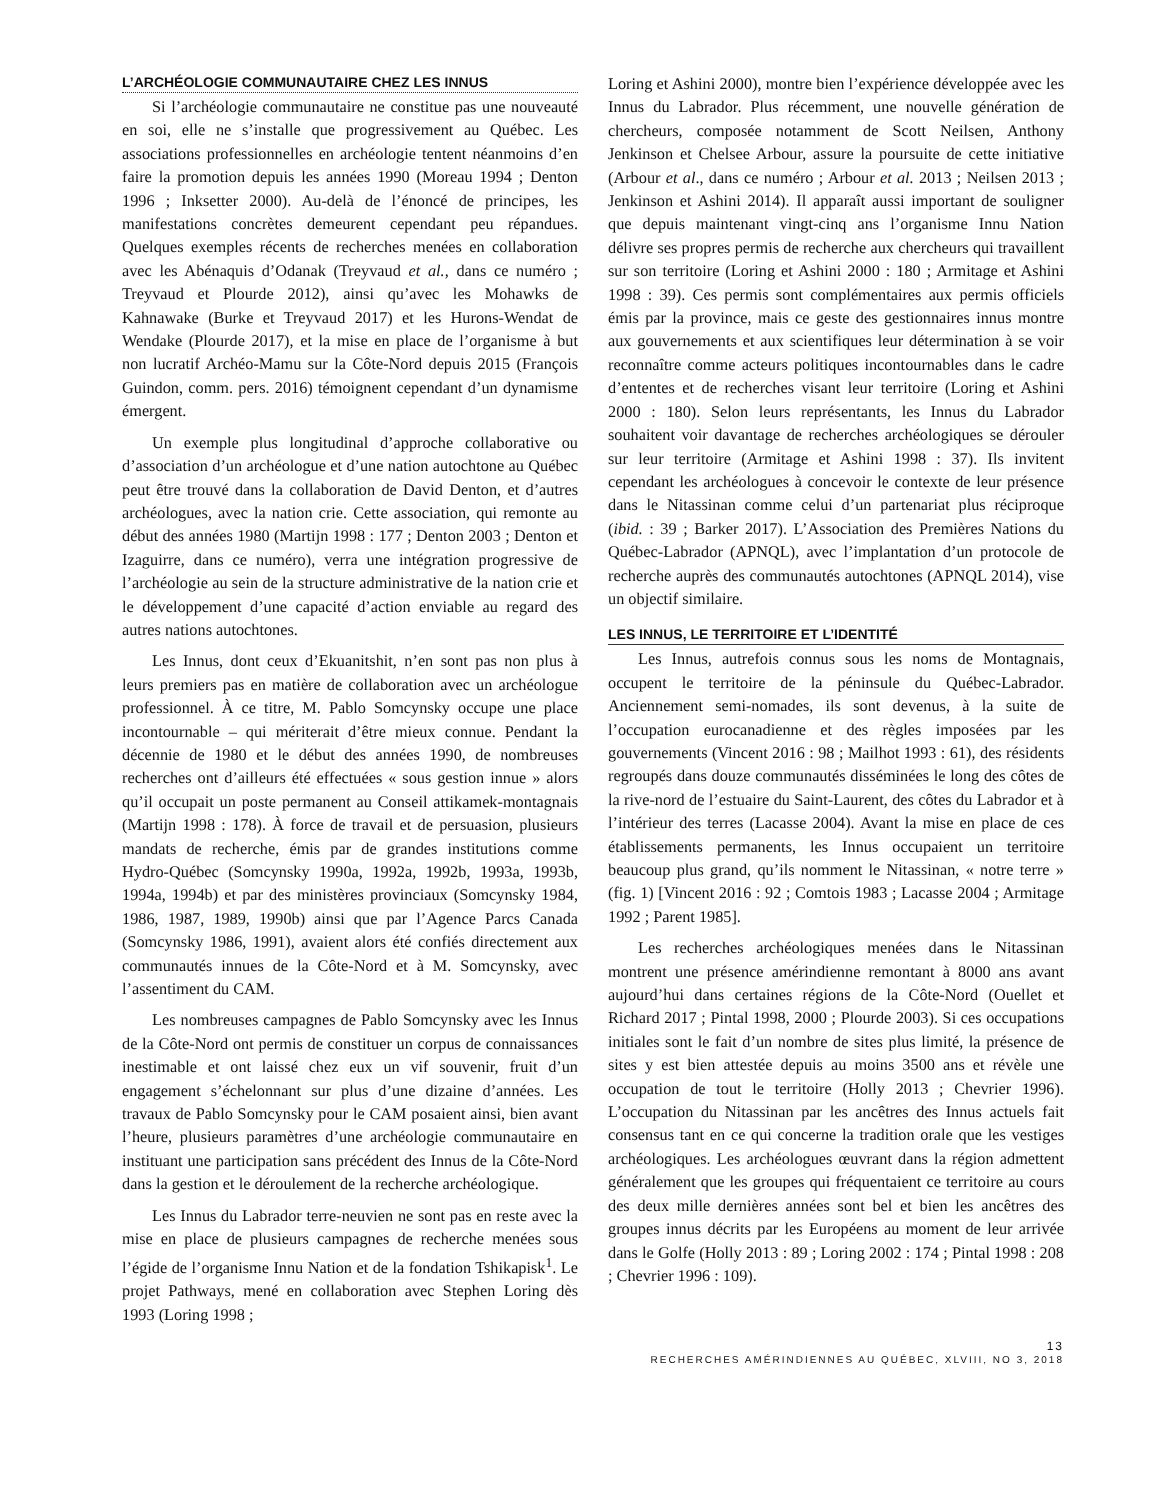L’ARCHÉOLOGIE COMMUNAUTAIRE CHEZ LES INNUS
Si l’archéologie communautaire ne constitue pas une nouveauté en soi, elle ne s’installe que progressivement au Québec. Les associations professionnelles en archéologie tentent néanmoins d’en faire la promotion depuis les années 1990 (Moreau 1994 ; Denton 1996 ; Inksetter 2000). Au-delà de l’énoncé de principes, les manifestations concrètes demeurent cependant peu répandues. Quelques exemples récents de recherches menées en collaboration avec les Abénaquis d’Odanak (Treyvaud et al., dans ce numéro ; Treyvaud et Plourde 2012), ainsi qu’avec les Mohawks de Kahnawake (Burke et Treyvaud 2017) et les Hurons-Wendat de Wendake (Plourde 2017), et la mise en place de l’organisme à but non lucratif Archéo-Mamu sur la Côte-Nord depuis 2015 (François Guindon, comm. pers. 2016) témoignent cependant d’un dynamisme émergent.
Un exemple plus longitudinal d’approche collaborative ou d’association d’un archéologue et d’une nation autochtone au Québec peut être trouvé dans la collaboration de David Denton, et d’autres archéologues, avec la nation crie. Cette association, qui remonte au début des années 1980 (Martijn 1998 : 177 ; Denton 2003 ; Denton et Izaguirre, dans ce numéro), verra une intégration progressive de l’archéologie au sein de la structure administrative de la nation crie et le développement d’une capacité d’action enviable au regard des autres nations autochtones.
Les Innus, dont ceux d’Ekuanitshit, n’en sont pas non plus à leurs premiers pas en matière de collaboration avec un archéologue professionnel. À ce titre, M. Pablo Somcynsky occupe une place incontournable – qui mériterait d’être mieux connue. Pendant la décennie de 1980 et le début des années 1990, de nombreuses recherches ont d’ailleurs été effectuées « sous gestion innue » alors qu’il occupait un poste permanent au Conseil attikamek-montagnais (Martijn 1998 : 178). À force de travail et de persuasion, plusieurs mandats de recherche, émis par de grandes institutions comme Hydro-Québec (Somcynsky 1990a, 1992a, 1992b, 1993a, 1993b, 1994a, 1994b) et par des ministères provinciaux (Somcynsky 1984, 1986, 1987, 1989, 1990b) ainsi que par l’Agence Parcs Canada (Somcynsky 1986, 1991), avaient alors été confiés directement aux communautés innues de la Côte-Nord et à M. Somcynsky, avec l’assentiment du CAM.
Les nombreuses campagnes de Pablo Somcynsky avec les Innus de la Côte-Nord ont permis de constituer un corpus de connaissances inestimable et ont laissé chez eux un vif souvenir, fruit d’un engagement s’échelonnant sur plus d’une dizaine d’années. Les travaux de Pablo Somcynsky pour le CAM posaient ainsi, bien avant l’heure, plusieurs paramètres d’une archéologie communautaire en instituant une participation sans précédent des Innus de la Côte-Nord dans la gestion et le déroulement de la recherche archéologique.
Les Innus du Labrador terre-neuvien ne sont pas en reste avec la mise en place de plusieurs campagnes de recherche menées sous l’égide de l’organisme Innu Nation et de la fondation Tshikapisk<sup>1</sup>. Le projet Pathways, mené en collaboration avec Stephen Loring dès 1993 (Loring 1998 ;
Loring et Ashini 2000), montre bien l’expérience développée avec les Innus du Labrador. Plus récemment, une nouvelle génération de chercheurs, composée notamment de Scott Neilsen, Anthony Jenkinson et Chelsee Arbour, assure la poursuite de cette initiative (Arbour et al., dans ce numéro ; Arbour et al. 2013 ; Neilsen 2013 ; Jenkinson et Ashini 2014). Il apparaît aussi important de souligner que depuis maintenant vingt-cinq ans l’organisme Innu Nation délivre ses propres permis de recherche aux chercheurs qui travaillent sur son territoire (Loring et Ashini 2000 : 180 ; Armitage et Ashini 1998 : 39). Ces permis sont complémentaires aux permis officiels émis par la province, mais ce geste des gestionnaires innus montre aux gouvernements et aux scientifiques leur détermination à se voir reconnaître comme acteurs politiques incontournables dans le cadre d’ententes et de recherches visant leur territoire (Loring et Ashini 2000 : 180). Selon leurs représentants, les Innus du Labrador souhaitent voir davantage de recherches archéologiques se dérouler sur leur territoire (Armitage et Ashini 1998 : 37). Ils invitent cependant les archéologues à concevoir le contexte de leur présence dans le Nitassinan comme celui d’un partenariat plus réciproque (ibid. : 39 ; Barker 2017). L’Association des Premières Nations du Québec-Labrador (APNQL), avec l’implantation d’un protocole de recherche auprès des communautés autochtones (APNQL 2014), vise un objectif similaire.
LES INNUS, LE TERRITOIRE ET L’IDENTITÉ
Les Innus, autrefois connus sous les noms de Montagnais, occupent le territoire de la péninsule du Québec-Labrador. Anciennement semi-nomades, ils sont devenus, à la suite de l’occupation eurocanadienne et des règles imposées par les gouvernements (Vincent 2016 : 98 ; Mailhot 1993 : 61), des résidents regroupés dans douze communautés disséminées le long des côtes de la rive-nord de l’estuaire du Saint-Laurent, des côtes du Labrador et à l’intérieur des terres (Lacasse 2004). Avant la mise en place de ces établissements permanents, les Innus occupaient un territoire beaucoup plus grand, qu’ils nomment le Nitassinan, « notre terre » (fig. 1) [Vincent 2016 : 92 ; Comtois 1983 ; Lacasse 2004 ; Armitage 1992 ; Parent 1985].
Les recherches archéologiques menées dans le Nitassinan montrent une présence amérindienne remontant à 8000 ans avant aujourd’hui dans certaines régions de la Côte-Nord (Ouellet et Richard 2017 ; Pintal 1998, 2000 ; Plourde 2003). Si ces occupations initiales sont le fait d’un nombre de sites plus limité, la présence de sites y est bien attestée depuis au moins 3500 ans et révèle une occupation de tout le territoire (Holly 2013 ; Chevrier 1996). L’occupation du Nitassinan par les ancêtres des Innus actuels fait consensus tant en ce qui concerne la tradition orale que les vestiges archéologiques. Les archéologues œuvrant dans la région admettent généralement que les groupes qui fréquentaient ce territoire au cours des deux mille dernières années sont bel et bien les ancêtres des groupes innus décrits par les Européens au moment de leur arrivée dans le Golfe (Holly 2013 : 89 ; Loring 2002 : 174 ; Pintal 1998 : 208 ; Chevrier 1996 : 109).
13
RECHERCHES AMÉRINDIENNES AU QUÉBEC, XLVIII, NO 3, 2018